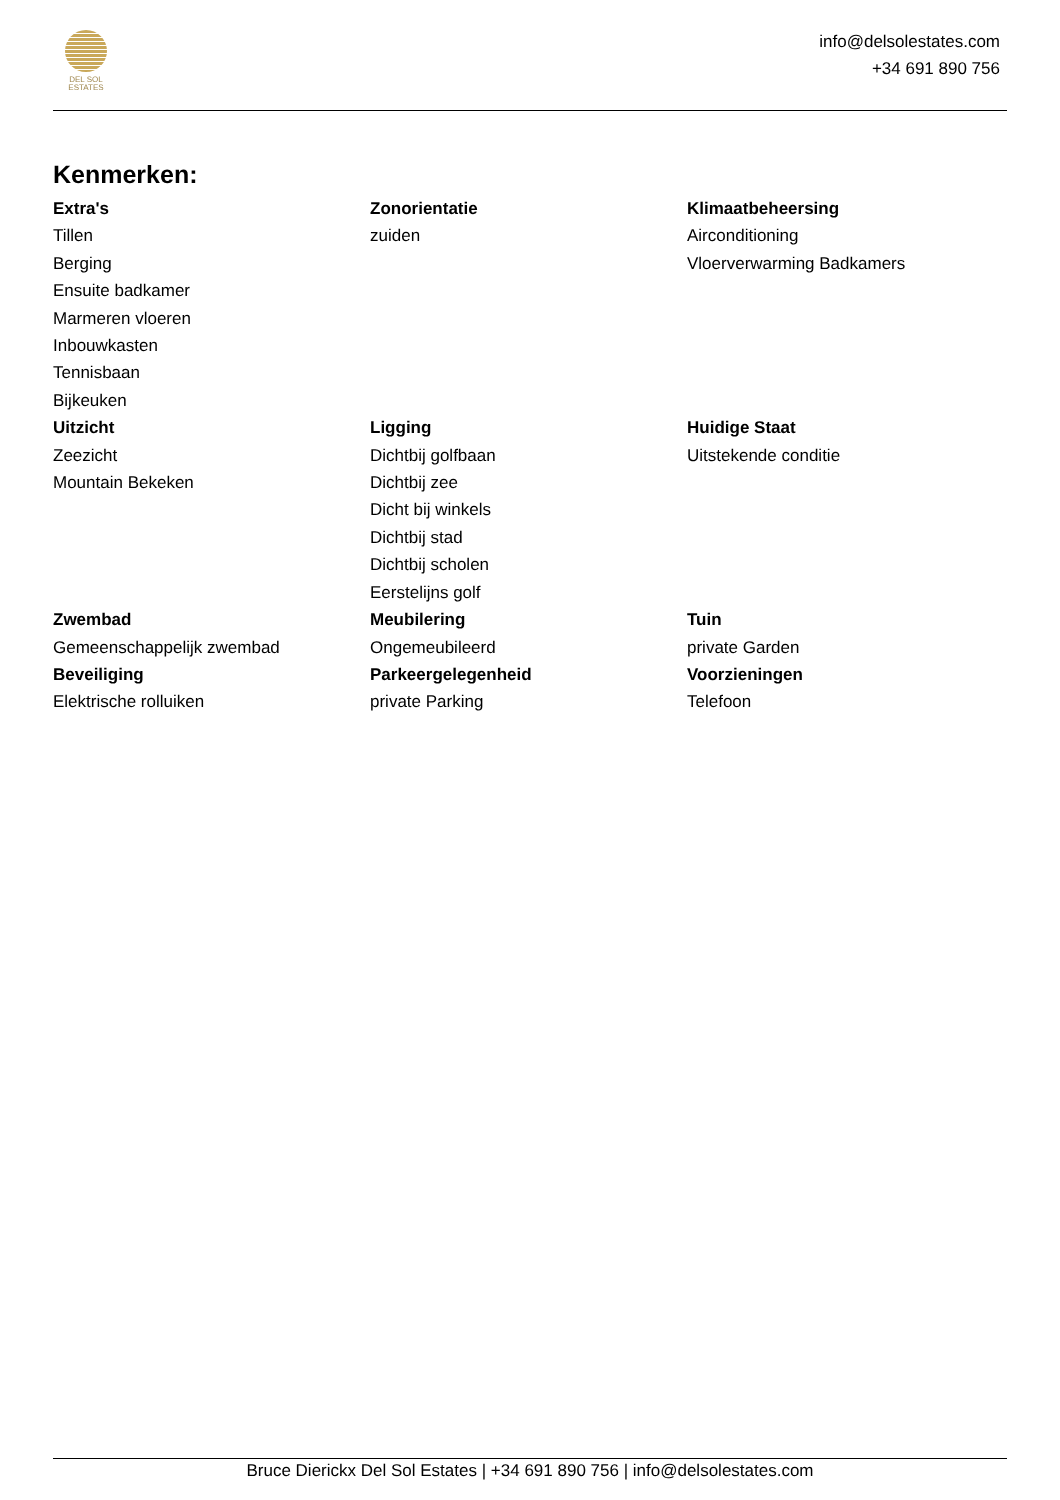DEL SOL
ESTATES
info@delsolestates.com
+34 691 890 756
Kenmerken:
Extra's
Tillen
Berging
Ensuite badkamer
Marmeren vloeren
Inbouwkasten
Tennisbaan
Bijkeuken
Zonorientatie
zuiden
Klimaatbeheersing
Airconditioning
Vloerverwarming Badkamers
Uitzicht
Zeezicht
Mountain Bekeken
Ligging
Dichtbij golfbaan
Dichtbij zee
Dicht bij winkels
Dichtbij stad
Dichtbij scholen
Eerstelijns golf
Huidige Staat
Uitstekende conditie
Zwembad
Gemeenschappelijk zwembad
Meubilering
Ongemeubileerd
Tuin
private Garden
Beveiliging
Elektrische rolluiken
Parkeergelegenheid
private Parking
Voorzieningen
Telefoon
Bruce Dierickx Del Sol Estates | +34 691 890 756 | info@delsolestates.com